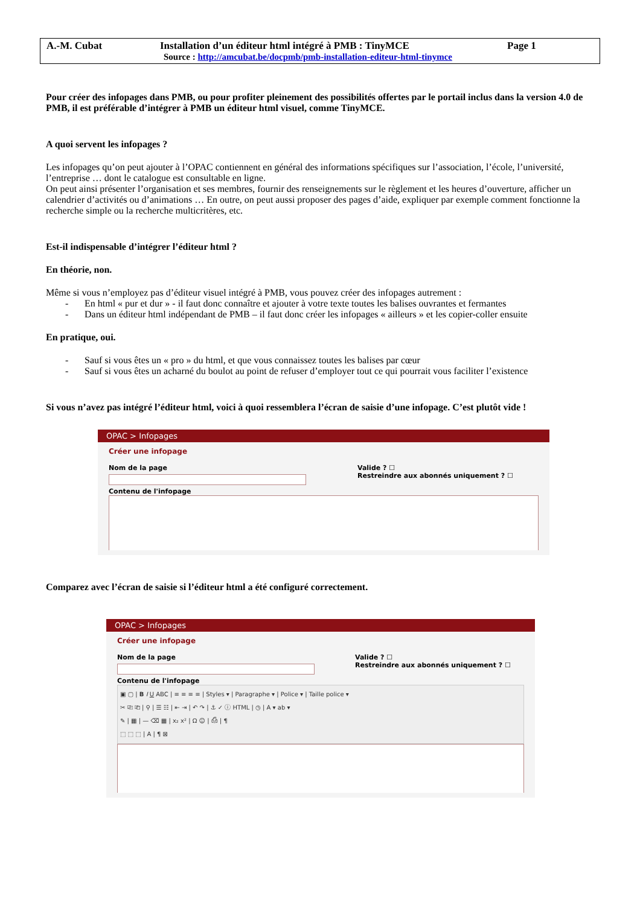A.-M. Cubat Installation d’un éditeur html intégré à PMB : TinyMCE Page 1
Source : http://amcubat.be/docpmb/pmb-installation-editeur-html-tinymce
Pour créer des infopages dans PMB, ou pour profiter pleinement des possibilités offertes par le portail inclus dans la version 4.0 de PMB, il est préférable d’intégrer à PMB un éditeur html visuel, comme TinyMCE.
A quoi servent les infopages ?
Les infopages qu’on peut ajouter à l’OPAC contiennent en général des informations spécifiques sur l’association, l’école, l’université, l’entreprise … dont le catalogue est consultable en ligne.
On peut ainsi présenter l’organisation et ses membres, fournir des renseignements sur le règlement et les heures d’ouverture, afficher un calendrier d’activités ou d’animations … En outre, on peut aussi proposer des pages d’aide, expliquer par exemple comment fonctionne la recherche simple ou la recherche multicritères, etc.
Est-il indispensable d’intégrer l’éditeur html ?
En théorie, non.
Même si vous n’employez pas d’éditeur visuel intégré à PMB, vous pouvez créer des infopages autrement :
- En html « pur et dur » - il faut donc connaître et ajouter à votre texte toutes les balises ouvrantes et fermantes
- Dans un éditeur html indépendant de PMB – il faut donc créer les infopages « ailleurs » et les copier-coller ensuite
En pratique, oui.
- Sauf si vous êtes un « pro » du html, et que vous connaissez toutes les balises par cœur
- Sauf si vous êtes un acharné du boulot au point de refuser d’employer tout ce qui pourrait vous faciliter l’existence
Si vous n’avez pas intégré l’éditeur html, voici à quoi ressemblera l’écran de saisie d’une infopage. C’est plutôt vide !
OPAC > Infopages
Créer une infopage
Nom de la page Valide ? ☐
Restreindre aux abonnés uniquement ? ☐
Contenu de l'infopage
Comparez avec l’écran de saisie si l’éditeur html a été configuré correctement.
OPAC > Infopages
Créer une infopage
Nom de la page Valide ? ☐
Restreindre aux abonnés uniquement ? ☐
Contenu de l'infopage
▣ ▢ | B I U ABC | ≡ ≡ ≡ ≡ | Styles ▾ | Paragraphe ▾ | Police ▾ | Taille police ▾
✂ ⎘ ⎗ | ⚲ | ☰ ☷ | ⇤ ⇥ | ↶ ↷ | ⚓ ✓ ⓘ HTML | ◷ | A ▾ ab ▾
✎ | ▦ | — ⌫ ▦ | x₂ x² | Ω ☺ | ⎙ | ¶
⬚ ⬚ ⬚ | A | ¶ ⊠